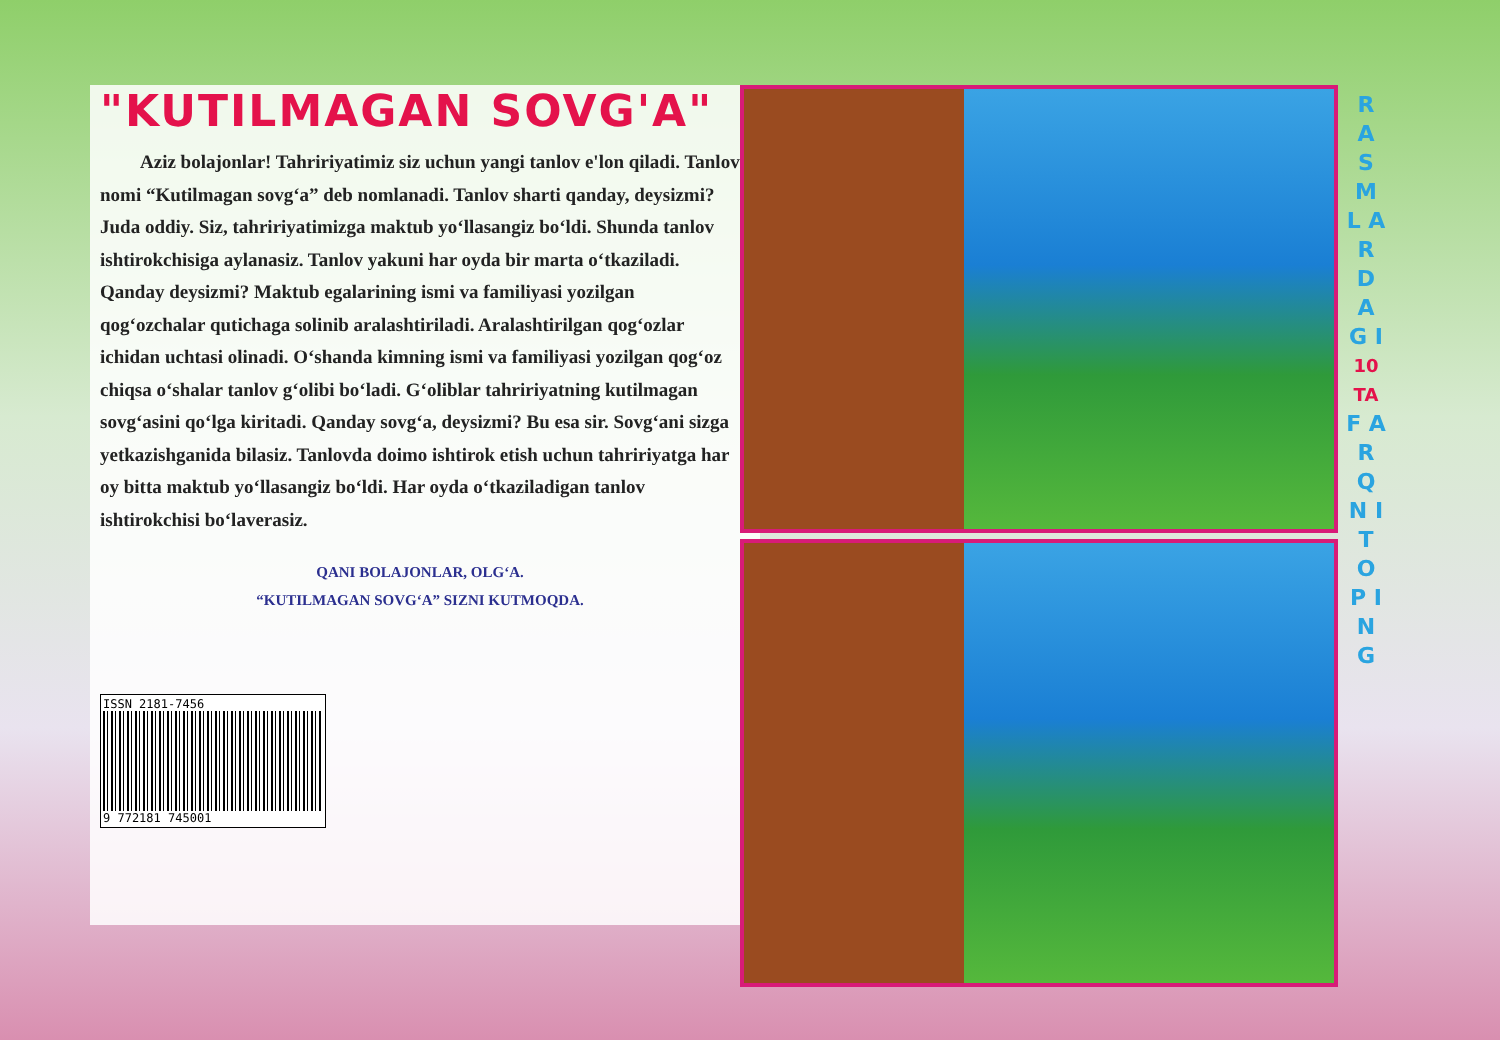"KUTILMAGAN SOVG'A"
Aziz bolajonlar! Tahririyatimiz siz uchun yangi tanlov e'lon qiladi. Tanlov nomi “Kutilmagan sovg‘a” deb nomlanadi. Tanlov sharti qanday, deysizmi? Juda oddiy. Siz, tahririyatimizga maktub yo‘llasangiz bo‘ldi. Shunda tanlov ishtirokchisiga aylanasiz. Tanlov yakuni har oyda bir marta o‘tkaziladi. Qanday deysizmi? Maktub egalarining ismi va familiyasi yozilgan qog‘ozchalar qutichaga solinib aralashtiriladi. Aralashtirilgan qog‘ozlar ichidan uchtasi olinadi. O‘shanda kimning ismi va familiyasi yozilgan qog‘oz chiqsa o‘shalar tanlov g‘olibi bo‘ladi. G‘oliblar tahririyatning kutilmagan sovg‘asini qo‘lga kiritadi. Qanday sovg‘a, deysizmi? Bu esa sir. Sovg‘ani sizga yetkazishganida bilasiz. Tanlovda doimo ishtirok etish uchun tahririyatga har oy bitta maktub yo‘llasangiz bo‘ldi. Har oyda o‘tkaziladigan tanlov ishtirokchisi bo‘laverasiz.
QANI BOLAJONLAR, OLG‘A.
“KUTILMAGAN SOVG‘A” SIZNI KUTMOQDA.
ISSN 2181-7456
9 772181 745001
R A S M L A R D A G I
10 TA
F A R Q N I
T O P I N G